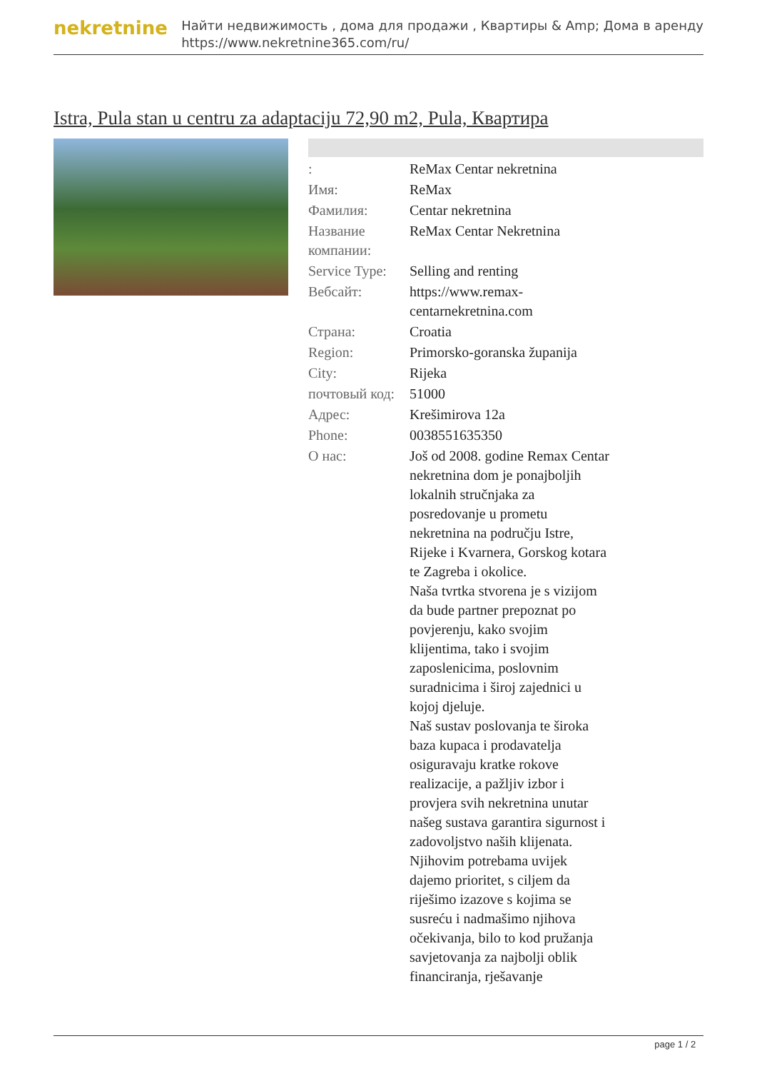nekretnine
Найти недвижимость , дома для продажи , Квартиры & Amp; Дома в аренду
https://www.nekretnine365.com/ru/
Istra, Pula stan u centru za adaptaciju 72,90 m2, Pula, Квартира
| : | ReMax Centar nekretnina |
| Имя: | ReMax |
| Фамилия: | Centar nekretnina |
| Название компании: | ReMax Centar Nekretnina |
| Service Type: | Selling and renting |
| Вебсайт: | https://www.remax-centarnekretnina.com |
| Страна: | Croatia |
| Region: | Primorsko-goranska županija |
| City: | Rijeka |
| почтовый код: | 51000 |
| Адрес: | Krešimirova 12a |
| Phone: | 0038551635350 |
| О нас: | Još od 2008. godine Remax Centar nekretnina dom je ponajboljih lokalnih stručnjaka za posredovanje u prometu nekretnina na području Istre, Rijeke i Kvarnera, Gorskog kotara te Zagreba i okolice. Naša tvrtka stvorena je s vizijom da bude partner prepoznat po povjerenju, kako svojim klijentima, tako i svojim zaposlenicima, poslovnim suradnicima i široj zajednici u kojoj djeluje. Naš sustav poslovanja te široka baza kupaca i prodavatelja osiguravaju kratke rokove realizacije, a pažljiv izbor i provjera svih nekretnina unutar našeg sustava garantira sigurnost i zadovoljstvo naših klijenata. Njihovim potrebama uvijek dajemo prioritet, s ciljem da riješimo izazove s kojima se susreću i nadmašimo njihova očekivanja, bilo to kod pružanja savjetovanja za najbolji oblik financiranja, rješavanje |
page 1 / 2